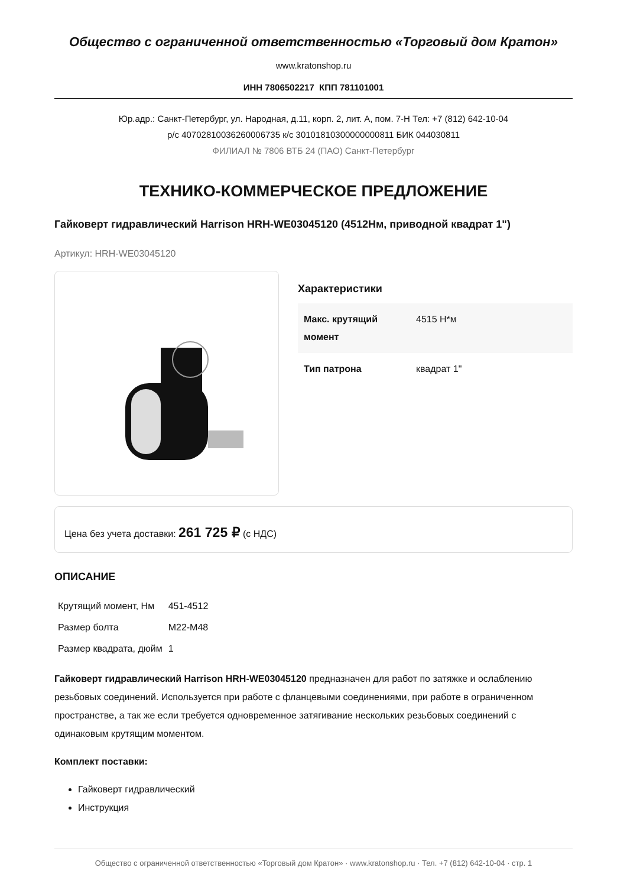Общество с ограниченной ответственностью «Торговый дом Кратон»
www.kratonshop.ru
ИНН 7806502217 КПП 781101001
Юр.адр.: Санкт-Петербург, ул. Народная, д.11, корп. 2, лит. А, пом. 7-Н Тел: +7 (812) 642-10-04
р/с 40702810036260006735 к/с 30101810300000000811 БИК 044030811
ФИЛИАЛ № 7806 ВТБ 24 (ПАО) Санкт-Петербург
ТЕХНИКО-КОММЕРЧЕСКОЕ ПРЕДЛОЖЕНИЕ
Гайковерт гидравлический Harrison HRH-WE03045120 (4512Нм, приводной квадрат 1")
Артикул: HRH-WE03045120
Характеристики
| Макс. крутящий момент | 4515 Н*м |
| Тип патрона | квадрат 1" |
Цена без учета доставки: 261 725 ₽ (с НДС)
ОПИСАНИЕ
| Крутящий момент, Нм | 451-4512 |
| Размер болта | M22-M48 |
| Размер квадрата, дюйм | 1 |
Гайковерт гидравлический Harrison HRH-WE03045120 предназначен для работ по затяжке и ослаблению резьбовых соединений. Используется при работе с фланцевыми соединениями, при работе в ограниченном пространстве, а так же если требуется одновременное затягивание нескольких резьбовых соединений с одинаковым крутящим моментом.
Комплект поставки:
Гайковерт гидравлический
Инструкция
Общество с ограниченной ответственностью «Торговый дом Кратон» · www.kratonshop.ru · Тел. +7 (812) 642-10-04 · стр. 1